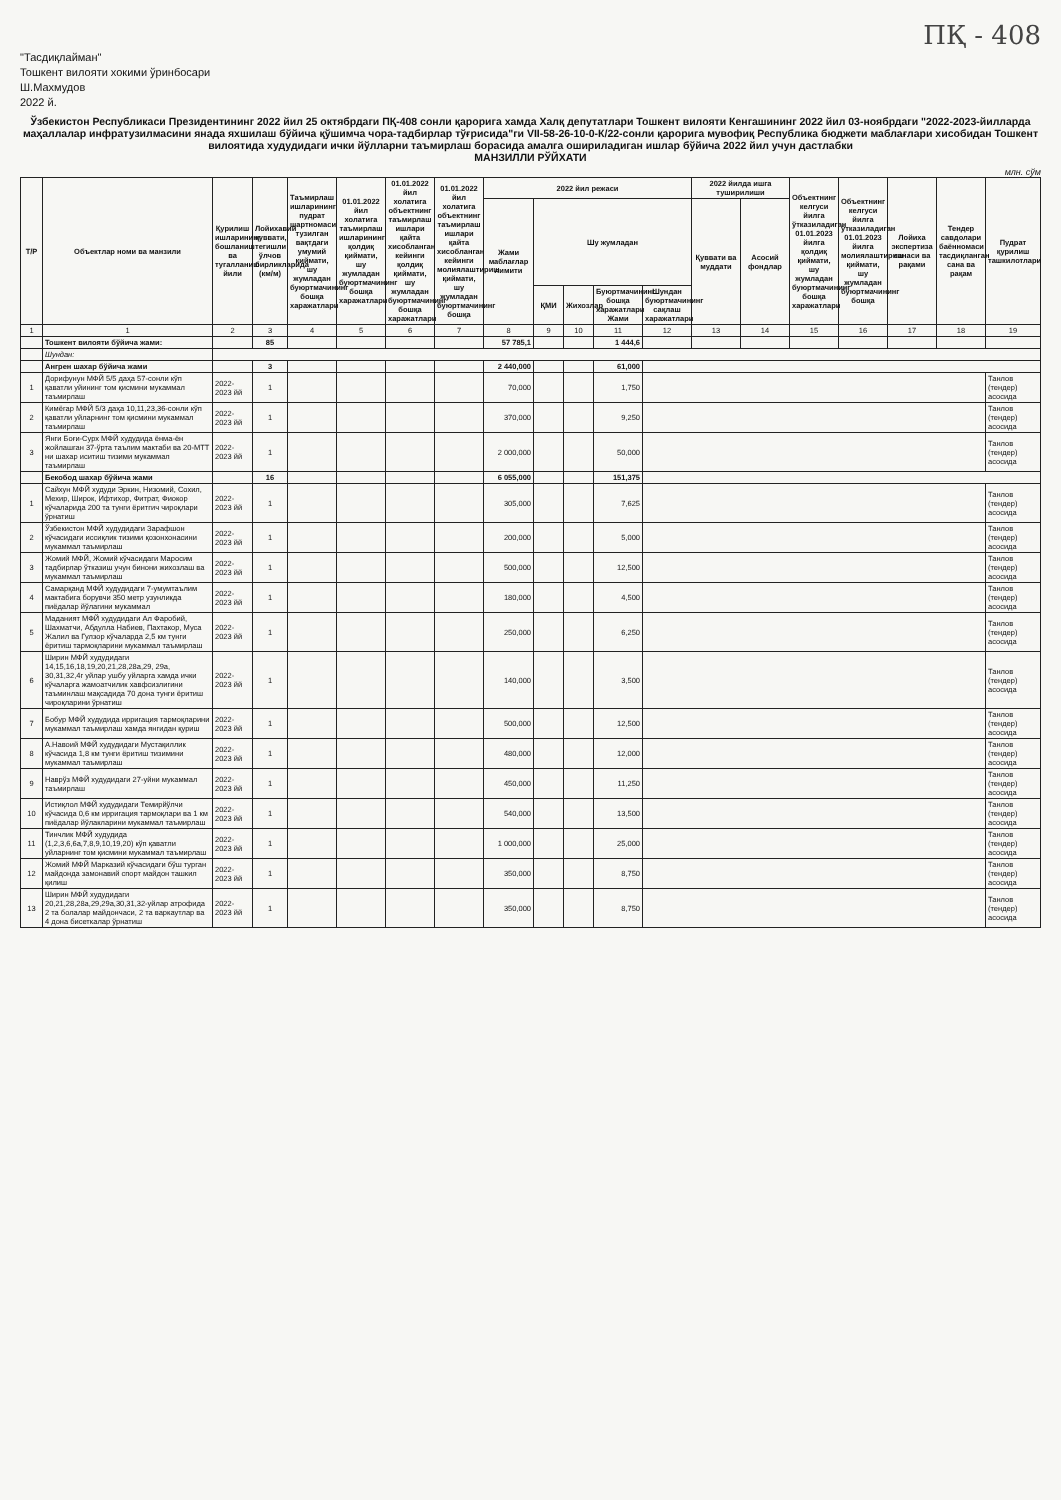ПҚ - 408
"Тасдиқлайман"
Тошкент вилояти хокими ўринбосари
Ш.Махмудов
2022 й.
Ўзбекистон Республикаси Президентининг 2022 йил 25 октябрдаги ПҚ-408 сонли қарорига хамда Халқ депутатлари Тошкент вилояти Кенгашининг 2022 йил 03-ноябрдаги "2022-2023-йилларда маҳаллалар инфратузилмасини янада яхшилаш бўйича қўшимча чора-тадбирлар тўғрисида"ги VII-58-26-10-0-К/22-сонли қарорига мувофиқ Республика бюджети маблағлари хисобидан Тошкент вилоятида худудидаги ички йўлларни таъмирлаш борасида амалга ошириладиган ишлар бўйича 2022 йил учун дастлабки
МАНЗИЛЛИ РЎЙХАТИ
млн. сўм
| Т/Р | Объектлар номи ва манзили | Қурилиш ишларининг бошланиш ва тугалланиш йили | Лойихавий қуввати, тегишли ўлчов бирликларида (км/м) | Таъмирлаш ишларининг пудрат шартномаси тузилган вақтдаги умумий қиймати, шу жумладан буюртмачининг бошқа харажатлари | 01.01.2022 йил холатига таъмирлаш ишларининг қолдиқ қиймати, шу жумладан буюртмачининг бошқа харажатлари | 01.01.2022 йил холатига объектнинг таъмирлаш ишлари қайта хисобланган кейинги қолдиқ қиймати, шу жумладан буюртмачининг бошқа харажатлари | 01.01.2022 йил холатига объектнинг таъмирлаш ишлари қайта хисобланган кейинги молиялаштириш қиймати, шу жумладан буюртмачининг бошқа | 2022 йил режаси | | | | | 2022 йилда ишга туширилиши | | Объектнинг келгуси йилга ўтказиладиган 01.01.2023 йилга қолдиқ қиймати, шу жумладан буюртмачининг бошқа харажатлари | Объектнинг келгуси йилга ўтказиладиган 01.01.2023 йилга молиялаштириш қиймати, шу жумладан буюртмачининг бошқа | Лойиха экспертиза санаси ва рақами | Тендер савдолари баённомаси тасдиқланган сана ва рақам | Пудрат қурилиш ташкилотлари |
| --- | --- | --- | --- | --- | --- | --- | --- | --- | --- | --- | --- | --- | --- | --- | --- | --- | --- | --- | --- |
| | | | | | | | | Жами маблағлар лимити | Шу жумладан | | | | Қуввати ва муддати | Асосий фондлар | | | | | |
| | | | | | | | | | ҚМИ | Жихозлар | Буюртмачининг бошқа харажатлари Жами | Шундан буюртмачининг сақлаш харажатлари | | | | | | | |
| 1 | 1 | 2 | 3 | 4 | 5 | 6 | 7 | 8 | 9 | 10 | 11 | 12 | 13 | 14 | 15 | 16 | 17 | 18 | 19 |
| | Тошкент вилояти бўйича жами: | | 85 | | | | | 57 785,1 | | | 1 444,6 | | | | | | | | |
| | Шундан: | | | | | | | | | | | | | | | | | | |
| | Ангрен шахар бўйича жами | | 3 | | | | | 2 440,000 | | | 61,000 | | | | | | | | |
| 1 | Дорифунун МФЙ 5/5 даҳа 57-сонли кўп қаватли уйининг том қисмини мукаммал таъмирлаш | 2022-2023 йй | 1 | | | | | 70,000 | | | 1,750 | | | | | | | | Танлов (тендер) асосида |
| 2 | Кимёгар МФЙ 5/3 даҳа 10,11,23,36-сонли кўп қаватли уйларнинг том қисмини мукаммал таъмирлаш | 2022-2023 йй | 1 | | | | | 370,000 | | | 9,250 | | | | | | | | Танлов (тендер) асосида |
| 3 | Янги Боғи-Сурх МФЙ худудида ёнма-ён жойлашган 37-ўрта таълим мактаби ва 20-МТТ ни шахар иситиш тизими мукаммал таъмирлаш | 2022-2023 йй | 1 | | | | | 2 000,000 | | | 50,000 | | | | | | | | Танлов (тендер) асосида |
| | Бекобод шахар бўйича жами | | 16 | | | | | 6 055,000 | | | 151,375 | | | | | | | | |
| 1 | Сайхун МФЙ худуди Эркин, Низомий, Сохил, Мехир, Широк, Ифтихор, Фитрат, Фиокор кўчаларида 200 та тунги ёритгич чироқлари ўрнатиш | 2022-2023 йй | 1 | | | | | 305,000 | | | 7,625 | | | | | | | | Танлов (тендер) асосида |
| 2 | Ўзбекистон МФЙ худудидаги Зарафшон кўчасидаги иссиқлик тизими қозонхонасини мукаммал таъмирлаш | 2022-2023 йй | 1 | | | | | 200,000 | | | 5,000 | | | | | | | | Танлов (тендер) асосида |
| 3 | Жомий МФЙ, Жомий кўчасидаги Маросим тадбирлар ўтказиш учун бинони жихозлаш ва мукаммал таъмирлаш | 2022-2023 йй | 1 | | | | | 500,000 | | | 12,500 | | | | | | | | Танлов (тендер) асосида |
| 4 | Самарқанд МФЙ худудидаги 7-умумтаълим мактабига борувчи 350 метр узунликда пиёдалар йўлагини мукаммал | 2022-2023 йй | 1 | | | | | 180,000 | | | 4,500 | | | | | | | | Танлов (тендер) асосида |
| 5 | Маданият МФЙ худудидаги Ал Фаробий, Шахматчи, Абдулла Набиев, Пахтакор, Муса Жалил ва Гулзор кўчаларда 2,5 км тунги ёритиш тармоқларини мукаммал таъмирлаш | 2022-2023 йй | 1 | | | | | 250,000 | | | 6,250 | | | | | | | | Танлов (тендер) асосида |
| 6 | Ширин МФЙ худудидаги 14,15,16,18,19,20,21,28,28а,29, 29а, 30,31,32,4г уйлар ушбу уйларга хамда ички кўчаларга жамоатчилик хавфсизлигини таъминлаш мақсадида 70 дона тунги ёритиш чироқларини ўрнатиш | 2022-2023 йй | 1 | | | | | 140,000 | | | 3,500 | | | | | | | | Танлов (тендер) асосида |
| 7 | Бобур МФЙ худудида ирригация тармоқларини мукаммал таъмирлаш хамда янгидан қуриш | 2022-2023 йй | 1 | | | | | 500,000 | | | 12,500 | | | | | | | | Танлов (тендер) асосида |
| 8 | А.Навоий МФЙ худудидаги Мустақиллик кўчасида 1,8 км тунги ёритиш тизимини мукаммал таъмирлаш | 2022-2023 йй | 1 | | | | | 480,000 | | | 12,000 | | | | | | | | Танлов (тендер) асосида |
| 9 | Наврўз МФЙ худудидаги 27-уйни мукаммал таъмирлаш | 2022-2023 йй | 1 | | | | | 450,000 | | | 11,250 | | | | | | | | Танлов (тендер) асосида |
| 10 | Истиқлол МФЙ худудидаги Темирйўлчи кўчасида 0,6 км ирригация тармоқлари ва 1 км пиёдалар йўлакларини мукаммал таъмирлаш | 2022-2023 йй | 1 | | | | | 540,000 | | | 13,500 | | | | | | | | Танлов (тендер) асосида |
| 11 | Тинчлик МФЙ худудида (1,2,3,6,6а,7,8,9,10,19,20) кўп қаватли уйларнинг том қисмини мукаммал таъмирлаш | 2022-2023 йй | 1 | | | | | 1 000,000 | | | 25,000 | | | | | | | | Танлов (тендер) асосида |
| 12 | Жомий МФЙ Марказий кўчасидаги бўш турган майдонда замонавий спорт майдон ташкил қилиш | 2022-2023 йй | 1 | | | | | 350,000 | | | 8,750 | | | | | | | | Танлов (тендер) асосида |
| 13 | Ширин МФЙ худудидаги 20,21,28,28а,29,29а,30,31,32-уйлар атрофида 2 та болалар майдончаси, 2 та варкаутлар ва 4 дона бисеткалар ўрнатиш | 2022-2023 йй | 1 | | | | | 350,000 | | | 8,750 | | | | | | | | Танлов (тендер) асосида |